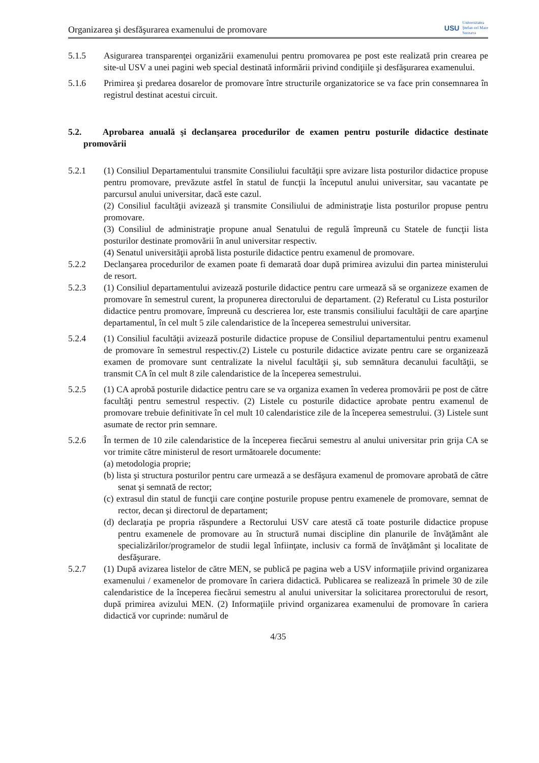Organizarea şi desfăşurarea examenului de promovare USU Universitatea
Ştefan cel Mare
Suceava
5.1.5 Asigurarea transparenţei organizării examenului pentru promovarea pe post este realizată prin crearea pe site-ul USV a unei pagini web special destinată informării privind condiţiile şi desfăşurarea examenului.
5.1.6 Primirea şi predarea dosarelor de promovare între structurile organizatorice se va face prin consemnarea în registrul destinat acestui circuit.
5.2. Aprobarea anuală şi declanşarea procedurilor de examen pentru posturile didactice destinate promovării
5.2.1 (1) Consiliul Departamentului transmite Consiliului facultăţii spre avizare lista posturilor didactice propuse pentru promovare, prevăzute astfel în statul de funcţii la începutul anului universitar, sau vacantate pe parcursul anului universitar, dacă este cazul.
(2) Consiliul facultăţii avizează şi transmite Consiliului de administraţie lista posturilor propuse pentru promovare.
(3) Consiliul de administraţie propune anual Senatului de regulă împreună cu Statele de funcţii lista posturilor destinate promovării în anul universitar respectiv.
(4) Senatul universităţii aprobă lista posturile didactice pentru examenul de promovare.
5.2.2 Declanşarea procedurilor de examen poate fi demarată doar după primirea avizului din partea ministerului de resort.
5.2.3 (1) Consiliul departamentului avizează posturile didactice pentru care urmează să se organizeze examen de promovare în semestrul curent, la propunerea directorului de departament. (2) Referatul cu Lista posturilor didactice pentru promovare, împreună cu descrierea lor, este transmis consiliului facultăţii de care aparţine departamentul, în cel mult 5 zile calendaristice de la începerea semestrului universitar.
5.2.4 (1) Consiliul facultăţii avizează posturile didactice propuse de Consiliul departamentului pentru examenul de promovare în semestrul respectiv.(2) Listele cu posturile didactice avizate pentru care se organizează examen de promovare sunt centralizate la nivelul facultăţii şi, sub semnătura decanului facultăţii, se transmit CA în cel mult 8 zile calendaristice de la începerea semestrului.
5.2.5 (1) CA aprobă posturile didactice pentru care se va organiza examen în vederea promovării pe post de către facultăţi pentru semestrul respectiv. (2) Listele cu posturile didactice aprobate pentru examenul de promovare trebuie definitivate în cel mult 10 calendaristice zile de la începerea semestrului. (3) Listele sunt asumate de rector prin semnare.
5.2.6 În termen de 10 zile calendaristice de la începerea fiecărui semestru al anului universitar prin grija CA se vor trimite către ministerul de resort următoarele documente:
(a) metodologia proprie;
(b) lista şi structura posturilor pentru care urmează a se desfăşura examenul de promovare aprobată de către senat şi semnată de rector;
(c) extrasul din statul de funcţii care conţine posturile propuse pentru examenele de promovare, semnat de rector, decan şi directorul de departament;
(d) declaraţia pe propria răspundere a Rectorului USV care atestă că toate posturile didactice propuse pentru examenele de promovare au în structură numai discipline din planurile de învăţământ ale specializărilor/programelor de studii legal înfiinţate, inclusiv ca formă de învăţământ şi localitate de desfăşurare.
5.2.7 (1) După avizarea listelor de către MEN, se publică pe pagina web a USV informaţiile privind organizarea examenului / examenelor de promovare în cariera didactică. Publicarea se realizează în primele 30 de zile calendaristice de la începerea fiecărui semestru al anului universitar la solicitarea prorectorului de resort, după primirea avizului MEN. (2) Informaţiile privind organizarea examenului de promovare în cariera didactică vor cuprinde: numărul de
4/35